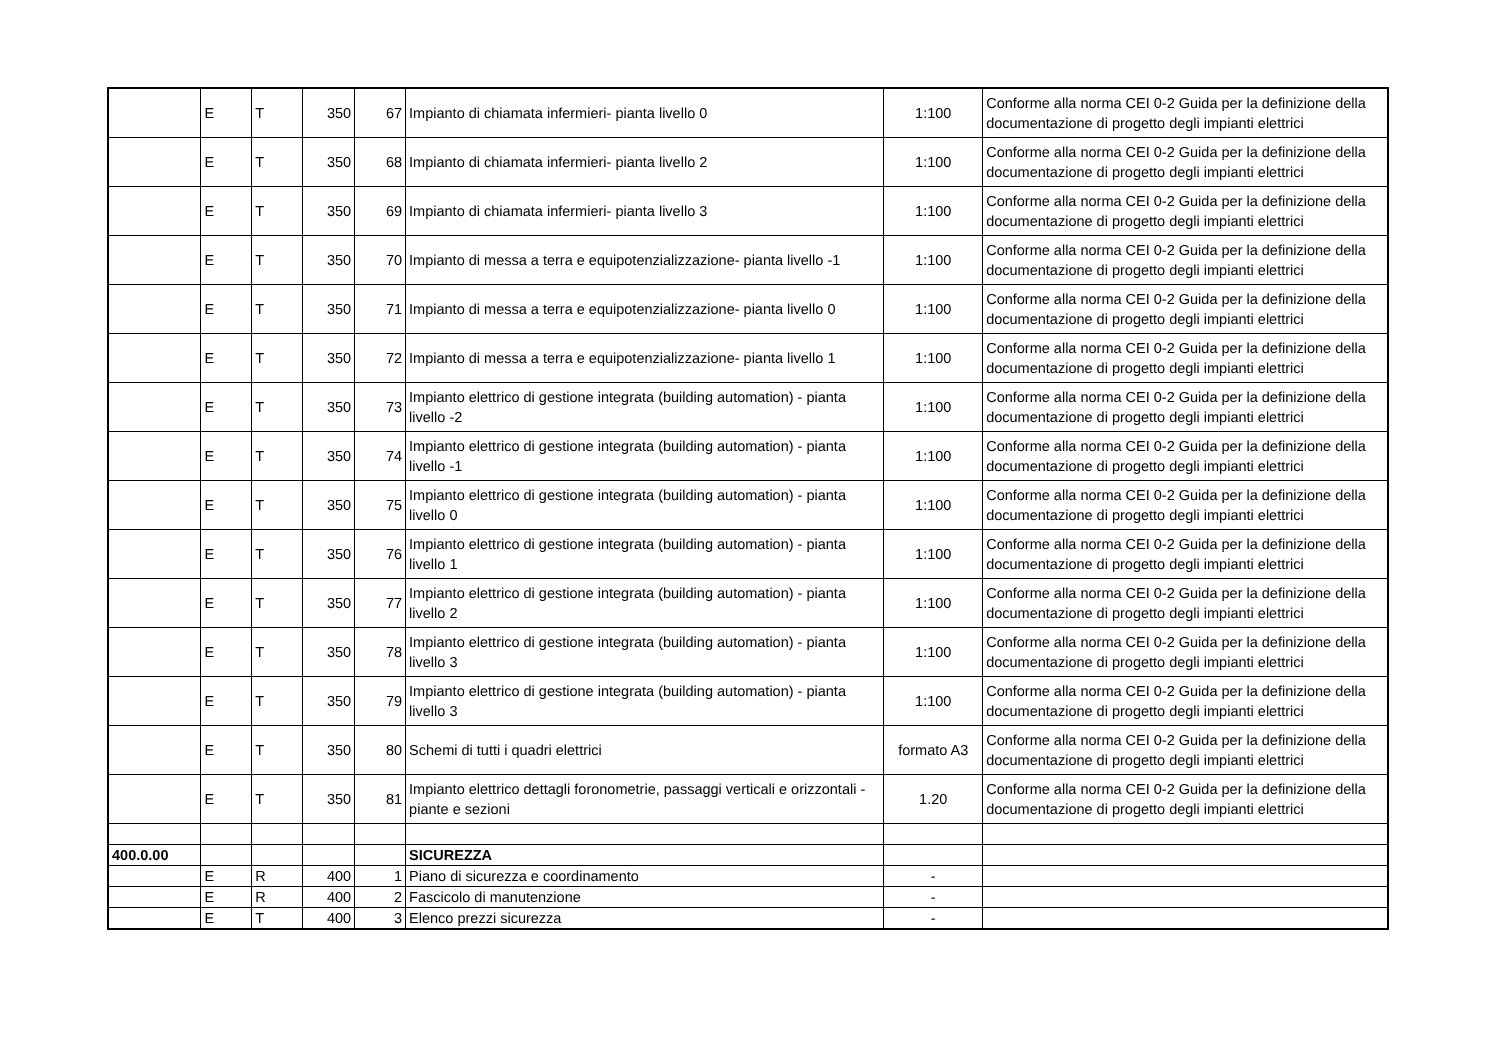| | E | T | 350 | 67 | Impianto di chiamata infermieri- pianta livello 0 | 1:100 | Conforme alla norma CEI 0-2 Guida per la definizione della documentazione di progetto degli impianti elettrici |
| | E | T | 350 | 68 | Impianto di chiamata infermieri- pianta livello 2 | 1:100 | Conforme alla norma CEI 0-2 Guida per la definizione della documentazione di progetto degli impianti elettrici |
| | E | T | 350 | 69 | Impianto di chiamata infermieri- pianta livello 3 | 1:100 | Conforme alla norma CEI 0-2 Guida per la definizione della documentazione di progetto degli impianti elettrici |
| | E | T | 350 | 70 | Impianto di messa a terra e equipotenzializzazione- pianta livello -1 | 1:100 | Conforme alla norma CEI 0-2 Guida per la definizione della documentazione di progetto degli impianti elettrici |
| | E | T | 350 | 71 | Impianto di messa a terra e equipotenzializzazione- pianta livello 0 | 1:100 | Conforme alla norma CEI 0-2 Guida per la definizione della documentazione di progetto degli impianti elettrici |
| | E | T | 350 | 72 | Impianto di messa a terra e equipotenzializzazione- pianta livello 1 | 1:100 | Conforme alla norma CEI 0-2 Guida per la definizione della documentazione di progetto degli impianti elettrici |
| | E | T | 350 | 73 | Impianto elettrico di gestione integrata (building automation) - pianta livello -2 | 1:100 | Conforme alla norma CEI 0-2 Guida per la definizione della documentazione di progetto degli impianti elettrici |
| | E | T | 350 | 74 | Impianto elettrico di gestione integrata (building automation) - pianta livello -1 | 1:100 | Conforme alla norma CEI 0-2 Guida per la definizione della documentazione di progetto degli impianti elettrici |
| | E | T | 350 | 75 | Impianto elettrico di gestione integrata (building automation) - pianta livello 0 | 1:100 | Conforme alla norma CEI 0-2 Guida per la definizione della documentazione di progetto degli impianti elettrici |
| | E | T | 350 | 76 | Impianto elettrico di gestione integrata (building automation) - pianta livello 1 | 1:100 | Conforme alla norma CEI 0-2 Guida per la definizione della documentazione di progetto degli impianti elettrici |
| | E | T | 350 | 77 | Impianto elettrico di gestione integrata (building automation) - pianta livello 2 | 1:100 | Conforme alla norma CEI 0-2 Guida per la definizione della documentazione di progetto degli impianti elettrici |
| | E | T | 350 | 78 | Impianto elettrico di gestione integrata (building automation) - pianta livello 3 | 1:100 | Conforme alla norma CEI 0-2 Guida per la definizione della documentazione di progetto degli impianti elettrici |
| | E | T | 350 | 79 | Impianto elettrico di gestione integrata (building automation) - pianta livello 3 | 1:100 | Conforme alla norma CEI 0-2 Guida per la definizione della documentazione di progetto degli impianti elettrici |
| | E | T | 350 | 80 | Schemi di tutti i quadri elettrici | formato A3 | Conforme alla norma CEI 0-2 Guida per la definizione della documentazione di progetto degli impianti elettrici |
| | E | T | 350 | 81 | Impianto elettrico dettagli foronometrie, passaggi verticali e orizzontali - piante e sezioni | 1.20 | Conforme alla norma CEI 0-2 Guida per la definizione della documentazione di progetto degli impianti elettrici |
| 400.0.00 | | | | | SICUREZZA | | |
| | E | R | 400 | 1 | Piano di sicurezza e coordinamento | - | |
| | E | R | 400 | 2 | Fascicolo di manutenzione | - | |
| | E | T | 400 | 3 | Elenco prezzi sicurezza | - | |